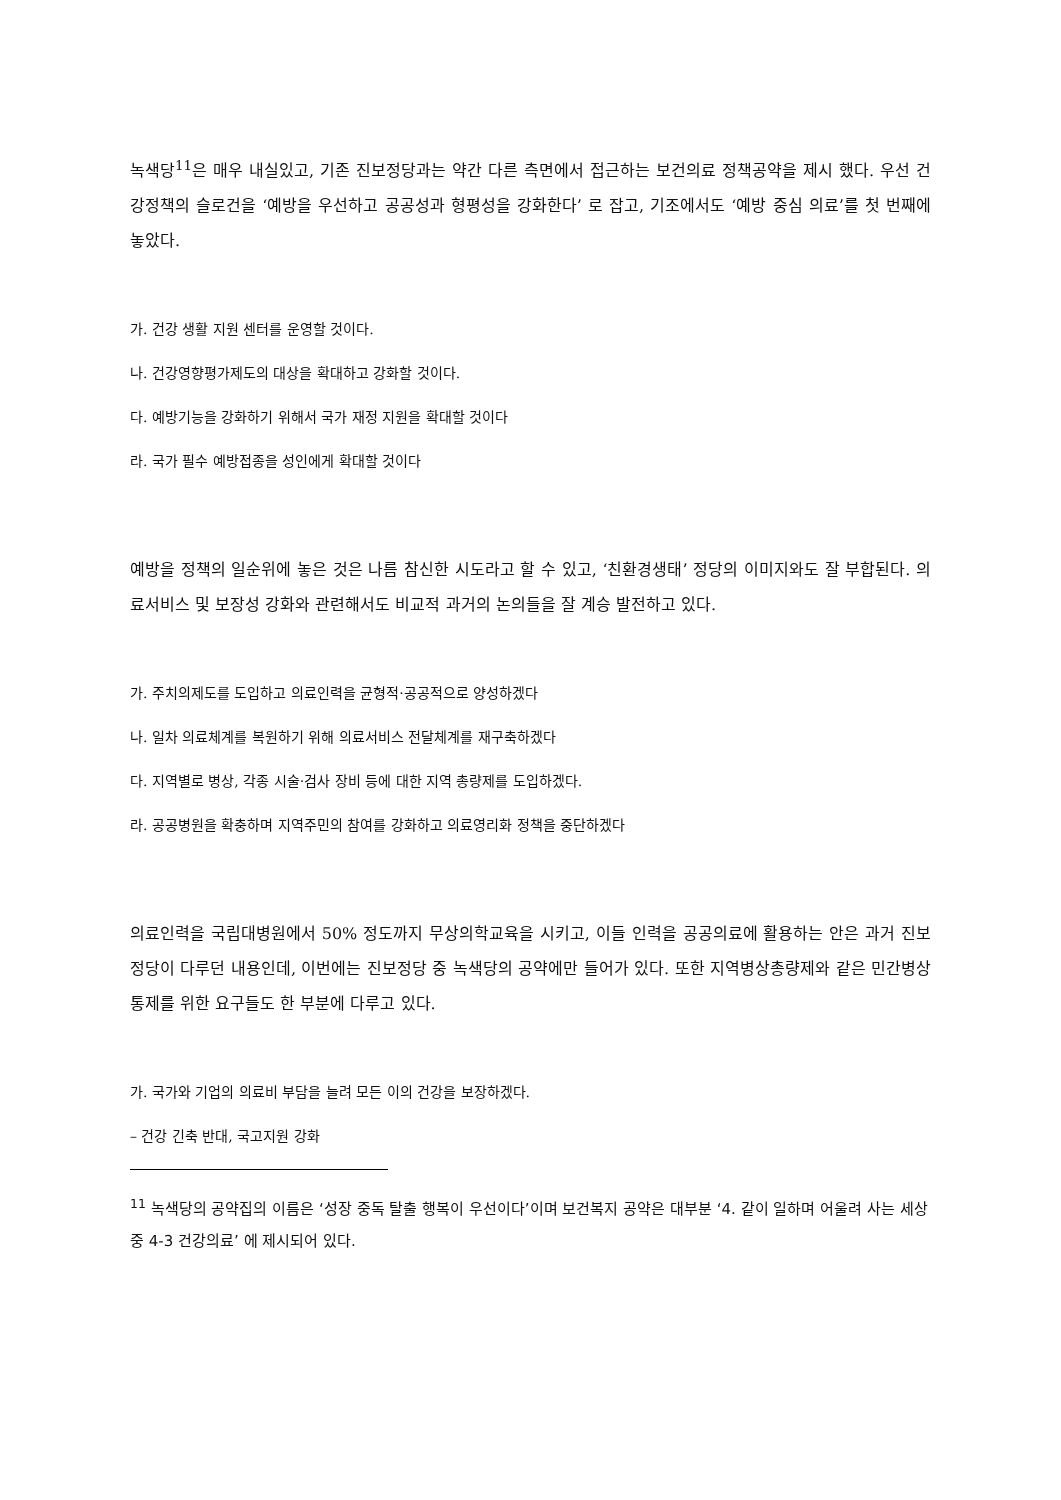녹색당<sup>11</sup>은 매우 내실있고, 기존 진보정당과는 약간 다른 측면에서 접근하는 보건의료 정책공약을 제시 했다. 우선 건강정책의 슬로건을 ‘예방을 우선하고 공공성과 형평성을 강화한다’ 로 잡고, 기조에서도 ‘예방 중심 의료’를 첫 번째에 놓았다.
가. 건강 생활 지원 센터를 운영할 것이다.
나. 건강영향평가제도의 대상을 확대하고 강화할 것이다.
다. 예방기능을 강화하기 위해서 국가 재정 지원을 확대할 것이다
라. 국가 필수 예방접종을 성인에게 확대할 것이다
예방을 정책의 일순위에 놓은 것은 나름 참신한 시도라고 할 수 있고, ‘친환경생태’ 정당의 이미지와도 잘 부합된다. 의료서비스 및 보장성 강화와 관련해서도 비교적 과거의 논의들을 잘 계승 발전하고 있다.
가. 주치의제도를 도입하고 의료인력을 균형적·공공적으로 양성하겠다
나. 일차 의료체계를 복원하기 위해 의료서비스 전달체계를 재구축하겠다
다. 지역별로 병상, 각종 시술·검사 장비 등에 대한 지역 총량제를 도입하겠다.
라. 공공병원을 확충하며 지역주민의 참여를 강화하고 의료영리화 정책을 중단하겠다
의료인력을 국립대병원에서 50% 정도까지 무상의학교육을 시키고, 이들 인력을 공공의료에 활용하는 안은 과거 진보정당이 다루던 내용인데, 이번에는 진보정당 중 녹색당의 공약에만 들어가 있다. 또한 지역병상총량제와 같은 민간병상통제를 위한 요구들도 한 부분에 다루고 있다.
가. 국가와 기업의 의료비 부담을 늘려 모든 이의 건강을 보장하겠다.
– 건강 긴축 반대, 국고지원 강화
<sup>11</sup> 녹색당의 공약집의 이름은 ‘성장 중독 탈출 행복이 우선이다’이며 보건복지 공약은 대부분 ‘4. 같이 일하며 어울려 사는 세상 중 4-3 건강의료’ 에 제시되어 있다.